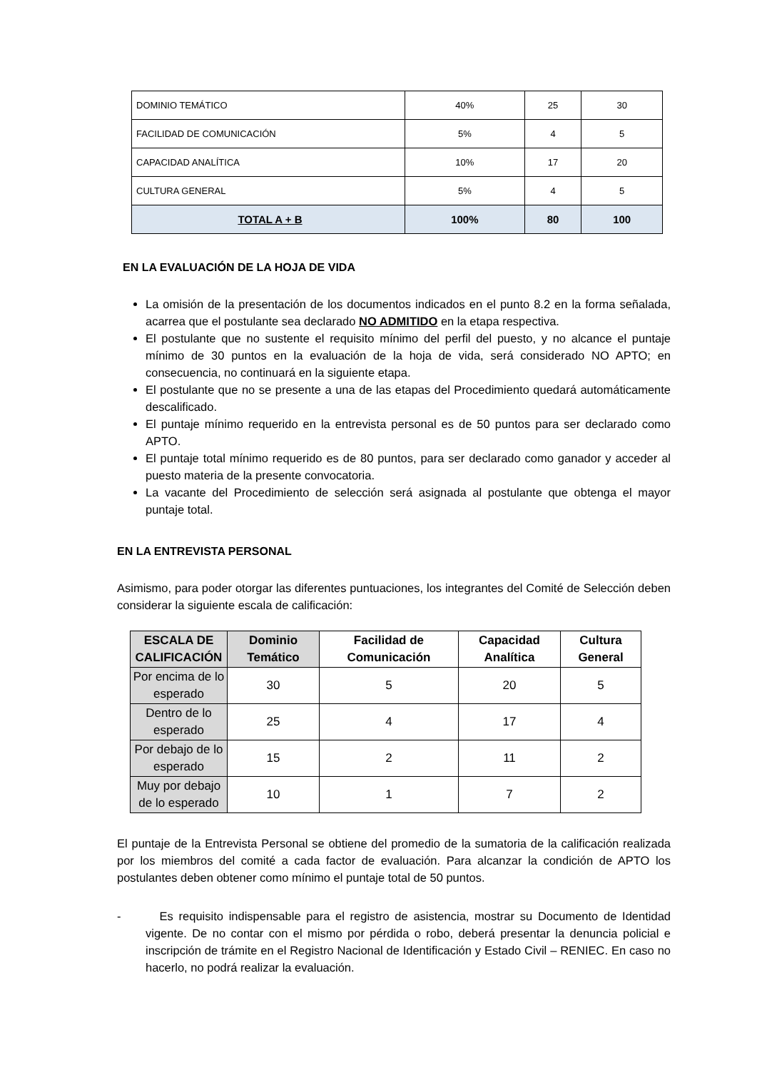| DOMINIO TEMÁTICO | 40% | 25 | 30 |
| FACILIDAD DE COMUNICACIÓN | 5% | 4 | 5 |
| CAPACIDAD ANALÍTICA | 10% | 17 | 20 |
| CULTURA GENERAL | 5% | 4 | 5 |
| TOTAL A + B | 100% | 80 | 100 |
EN LA EVALUACIÓN DE LA HOJA DE VIDA
La omisión de la presentación de los documentos indicados en el punto 8.2 en la forma señalada, acarrea que el postulante sea declarado NO ADMITIDO en la etapa respectiva.
El postulante que no sustente el requisito mínimo del perfil del puesto, y no alcance el puntaje mínimo de 30 puntos en la evaluación de la hoja de vida, será considerado NO APTO; en consecuencia, no continuará en la siguiente etapa.
El postulante que no se presente a una de las etapas del Procedimiento quedará automáticamente descalificado.
El puntaje mínimo requerido en la entrevista personal es de 50 puntos para ser declarado como APTO.
El puntaje total mínimo requerido es de 80 puntos, para ser declarado como ganador y acceder al puesto materia de la presente convocatoria.
La vacante del Procedimiento de selección será asignada al postulante que obtenga el mayor puntaje total.
EN LA ENTREVISTA PERSONAL
Asimismo, para poder otorgar las diferentes puntuaciones, los integrantes del Comité de Selección deben considerar la siguiente escala de calificación:
| ESCALA DE CALIFICACIÓN | Dominio Temático | Facilidad de Comunicación | Capacidad Analítica | Cultura General |
| --- | --- | --- | --- | --- |
| Por encima de lo esperado | 30 | 5 | 20 | 5 |
| Dentro de lo esperado | 25 | 4 | 17 | 4 |
| Por debajo de lo esperado | 15 | 2 | 11 | 2 |
| Muy por debajo de lo esperado | 10 | 1 | 7 | 2 |
El puntaje de la Entrevista Personal se obtiene del promedio de la sumatoria de la calificación realizada por los miembros del comité a cada factor de evaluación. Para alcanzar la condición de APTO los postulantes deben obtener como mínimo el puntaje total de 50 puntos.
- Es requisito indispensable para el registro de asistencia, mostrar su Documento de Identidad vigente. De no contar con el mismo por pérdida o robo, deberá presentar la denuncia policial e inscripción de trámite en el Registro Nacional de Identificación y Estado Civil – RENIEC. En caso no hacerlo, no podrá realizar la evaluación.